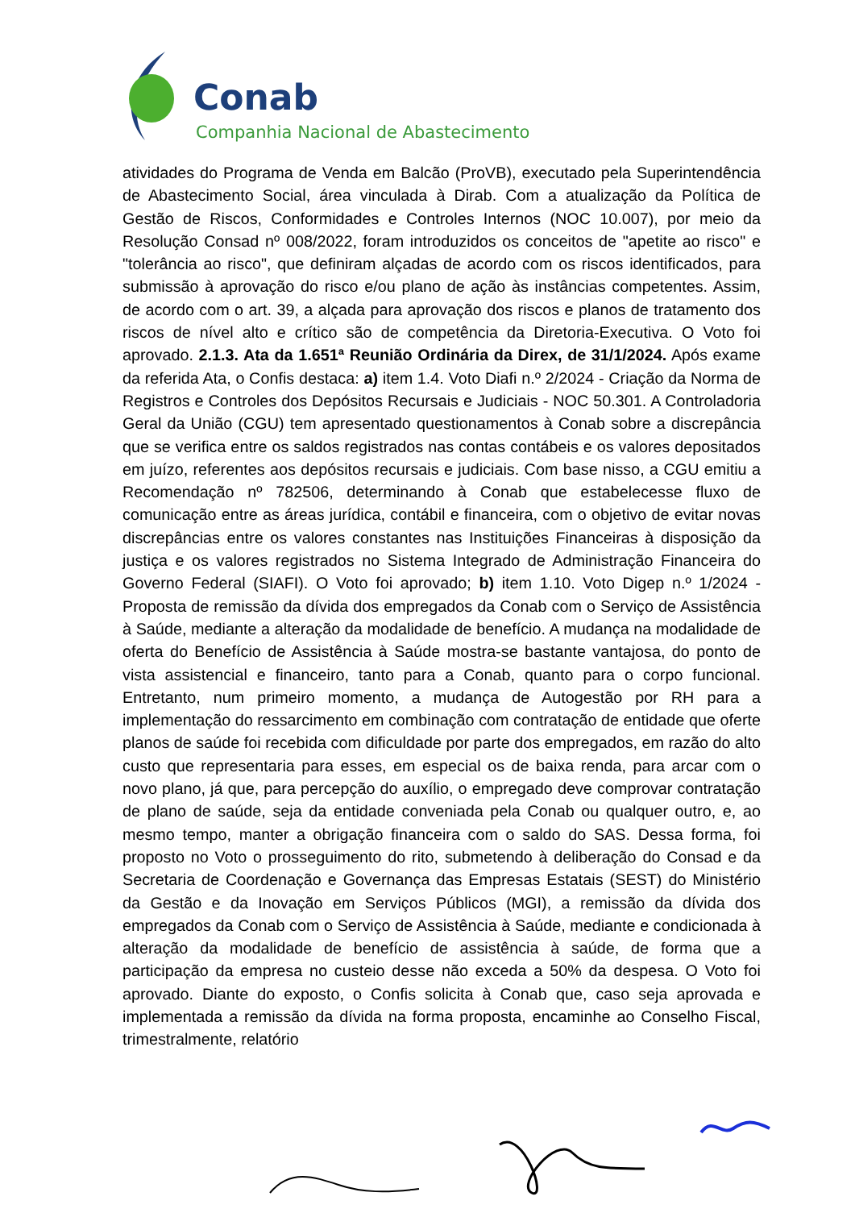Conab
Companhia Nacional de Abastecimento
atividades do Programa de Venda em Balcão (ProVB), executado pela Superintendência de Abastecimento Social, área vinculada à Dirab. Com a atualização da Política de Gestão de Riscos, Conformidades e Controles Internos (NOC 10.007), por meio da Resolução Consad nº 008/2022, foram introduzidos os conceitos de "apetite ao risco" e "tolerância ao risco", que definiram alçadas de acordo com os riscos identificados, para submissão à aprovação do risco e/ou plano de ação às instâncias competentes. Assim, de acordo com o art. 39, a alçada para aprovação dos riscos e planos de tratamento dos riscos de nível alto e crítico são de competência da Diretoria-Executiva. O Voto foi aprovado. 2.1.3. Ata da 1.651ª Reunião Ordinária da Direx, de 31/1/2024. Após exame da referida Ata, o Confis destaca: a) item 1.4. Voto Diafi n.º 2/2024 - Criação da Norma de Registros e Controles dos Depósitos Recursais e Judiciais - NOC 50.301. A Controladoria Geral da União (CGU) tem apresentado questionamentos à Conab sobre a discrepância que se verifica entre os saldos registrados nas contas contábeis e os valores depositados em juízo, referentes aos depósitos recursais e judiciais. Com base nisso, a CGU emitiu a Recomendação nº 782506, determinando à Conab que estabelecesse fluxo de comunicação entre as áreas jurídica, contábil e financeira, com o objetivo de evitar novas discrepâncias entre os valores constantes nas Instituições Financeiras à disposição da justiça e os valores registrados no Sistema Integrado de Administração Financeira do Governo Federal (SIAFI). O Voto foi aprovado; b) item 1.10. Voto Digep n.º 1/2024 - Proposta de remissão da dívida dos empregados da Conab com o Serviço de Assistência à Saúde, mediante a alteração da modalidade de benefício. A mudança na modalidade de oferta do Benefício de Assistência à Saúde mostra-se bastante vantajosa, do ponto de vista assistencial e financeiro, tanto para a Conab, quanto para o corpo funcional. Entretanto, num primeiro momento, a mudança de Autogestão por RH para a implementação do ressarcimento em combinação com contratação de entidade que oferte planos de saúde foi recebida com dificuldade por parte dos empregados, em razão do alto custo que representaria para esses, em especial os de baixa renda, para arcar com o novo plano, já que, para percepção do auxílio, o empregado deve comprovar contratação de plano de saúde, seja da entidade conveniada pela Conab ou qualquer outro, e, ao mesmo tempo, manter a obrigação financeira com o saldo do SAS. Dessa forma, foi proposto no Voto o prosseguimento do rito, submetendo à deliberação do Consad e da Secretaria de Coordenação e Governança das Empresas Estatais (SEST) do Ministério da Gestão e da Inovação em Serviços Públicos (MGI), a remissão da dívida dos empregados da Conab com o Serviço de Assistência à Saúde, mediante e condicionada à alteração da modalidade de benefício de assistência à saúde, de forma que a participação da empresa no custeio desse não exceda a 50% da despesa. O Voto foi aprovado. Diante do exposto, o Confis solicita à Conab que, caso seja aprovada e implementada a remissão da dívida na forma proposta, encaminhe ao Conselho Fiscal, trimestralmente, relatório